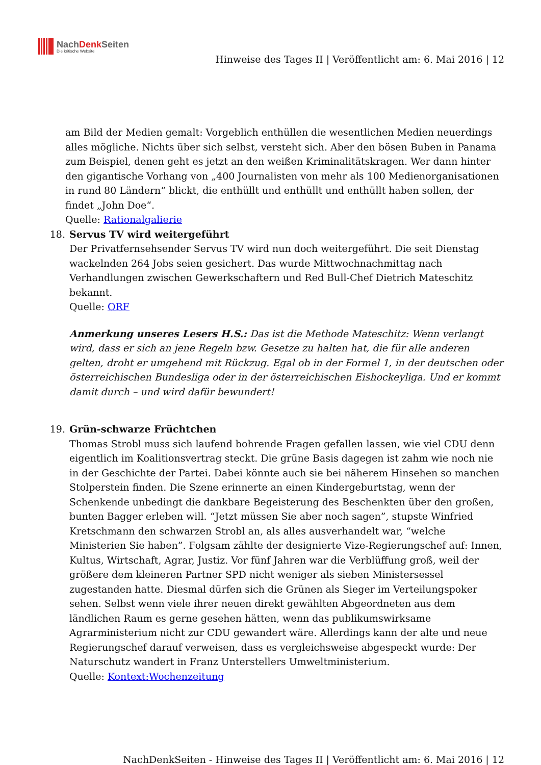NachDenk Seiten
Die kritische Website
Hinweise des Tages II | Veröffentlicht am: 6. Mai 2016 | 12
am Bild der Medien gemalt: Vorgeblich enthüllen die wesentlichen Medien neuerdings alles mögliche. Nichts über sich selbst, versteht sich. Aber den bösen Buben in Panama zum Beispiel, denen geht es jetzt an den weißen Kriminalitätskragen. Wer dann hinter den gigantische Vorhang von „400 Journalisten von mehr als 100 Medienorganisationen in rund 80 Ländern“ blickt, die enthüllt und enthüllt und enthüllt haben sollen, der findet „John Doe“.
Quelle: Rationalgalierie
18. Servus TV wird weitergeführt
Der Privatfernsehsender Servus TV wird nun doch weitergeführt. Die seit Dienstag wackelnden 264 Jobs seien gesichert. Das wurde Mittwochnachmittag nach Verhandlungen zwischen Gewerkschaftern und Red Bull-Chef Dietrich Mateschitz bekannt.
Quelle: ORF
Anmerkung unseres Lesers H.S.: Das ist die Methode Mateschitz: Wenn verlangt wird, dass er sich an jene Regeln bzw. Gesetze zu halten hat, die für alle anderen gelten, droht er umgehend mit Rückzug. Egal ob in der Formel 1, in der deutschen oder österreichischen Bundesliga oder in der österreichischen Eishockeyliga. Und er kommt damit durch – und wird dafür bewundert!
19. Grün-schwarze Früchtchen
Thomas Strobl muss sich laufend bohrende Fragen gefallen lassen, wie viel CDU denn eigentlich im Koalitionsvertrag steckt. Die grüne Basis dagegen ist zahm wie noch nie in der Geschichte der Partei. Dabei könnte auch sie bei näherem Hinsehen so manchen Stolperstein finden. Die Szene erinnerte an einen Kindergeburtstag, wenn der Schenkende unbedingt die dankbare Begeisterung des Beschenkten über den großen, bunten Bagger erleben will. “Jetzt müssen Sie aber noch sagen”, stupste Winfried Kretschmann den schwarzen Strobl an, als alles ausverhandelt war, “welche Ministerien Sie haben”. Folgsam zählte der designierte Vize-Regierungschef auf: Innen, Kultus, Wirtschaft, Agrar, Justiz. Vor fünf Jahren war die Verblüffung groß, weil der größere dem kleineren Partner SPD nicht weniger als sieben Ministersessel zugestanden hatte. Diesmal dürfen sich die Grünen als Sieger im Verteilungspoker sehen. Selbst wenn viele ihrer neuen direkt gewählten Abgeordneten aus dem ländlichen Raum es gerne gesehen hätten, wenn das publikumswirksame Agrarministerium nicht zur CDU gewandert wäre. Allerdings kann der alte und neue Regierungschef darauf verweisen, dass es vergleichsweise abgespeckt wurde: Der Naturschutz wandert in Franz Unterstellers Umweltministerium.
Quelle: Kontext:Wochenzeitung
NachDenkSeiten - Hinweise des Tages II | Veröffentlicht am: 6. Mai 2016 | 12